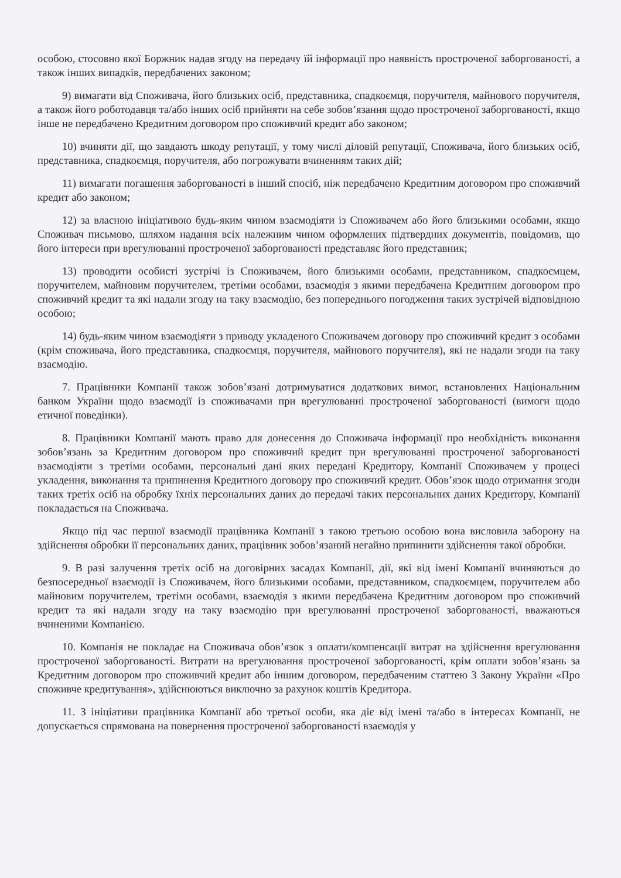особою, стосовно якої Боржник надав згоду на передачу їй інформації про наявність простроченої заборгованості, а також інших випадків, передбачених законом;
9) вимагати від Споживача, його близьких осіб, представника, спадкоємця, поручителя, майнового поручителя, а також його роботодавця та/або інших осіб прийняти на себе зобов’язання щодо простроченої заборгованості, якщо інше не передбачено Кредитним договором про споживчий кредит або законом;
10) вчиняти дії, що завдають шкоду репутації, у тому числі діловій репутації, Споживача, його близьких осіб, представника, спадкоємця, поручителя, або погрожувати вчиненням таких дій;
11) вимагати погашення заборгованості в інший спосіб, ніж передбачено Кредитним договором про споживчий кредит або законом;
12) за власною ініціативою будь-яким чином взаємодіяти із Споживачем або його близькими особами, якщо Споживач письмово, шляхом надання всіх належним чином оформлених підтвердних документів, повідомив, що його інтереси при врегулюванні простроченої заборгованості представляє його представник;
13) проводити особисті зустрічі із Споживачем, його близькими особами, представником, спадкоємцем, поручителем, майновим поручителем, третіми особами, взаємодія з якими передбачена Кредитним договором про споживчий кредит та які надали згоду на таку взаємодію, без попереднього погодження таких зустрічей відповідною особою;
14) будь-яким чином взаємодіяти з приводу укладеного Споживачем договору про споживчий кредит з особами (крім споживача, його представника, спадкоємця, поручителя, майнового поручителя), які не надали згоди на таку взаємодію.
7. Працівники Компанії також зобов’язані дотримуватися додаткових вимог, встановлених Національним банком України щодо взаємодії із споживачами при врегулюванні простроченої заборгованості (вимоги щодо етичної поведінки).
8. Працівники Компанії мають право для донесення до Споживача інформації про необхідність виконання зобов’язань за Кредитним договором про споживчий кредит при врегулюванні простроченої заборгованості взаємодіяти з третіми особами, персональні дані яких передані Кредитору, Компанії Споживачем у процесі укладення, виконання та припинення Кредитного договору про споживчий кредит. Обов’язок щодо отримання згоди таких третіх осіб на обробку їхніх персональних даних до передачі таких персональних даних Кредитору, Компанії покладається на Споживача.
Якщо під час першої взаємодії працівника Компанії з такою третьою особою вона висловила заборону на здійснення обробки її персональних даних, працівник зобов’язаний негайно припинити здійснення такої обробки.
9. В разі залучення третіх осіб на договірних засадах Компанії, дії, які від імені Компанії вчиняються до безпосередньої взаємодії із Споживачем, його близькими особами, представником, спадкоємцем, поручителем або майновим поручителем, третіми особами, взаємодія з якими передбачена Кредитним договором про споживчий кредит та які надали згоду на таку взаємодію при врегулюванні простроченої заборгованості, вважаються вчиненими Компанією.
10. Компанія не покладає на Споживача обов’язок з оплати/компенсації витрат на здійснення врегулювання простроченої заборгованості. Витрати на врегулювання простроченої заборгованості, крім оплати зобов’язань за Кредитним договором про споживчий кредит або іншим договором, передбаченим статтею 3 Закону України «Про споживче кредитування», здійснюються виключно за рахунок коштів Кредитора.
11. З ініціативи працівника Компанії або третьої особи, яка діє від імені та/або в інтересах Компанії, не допускається спрямована на повернення простроченої заборгованості взаємодія у